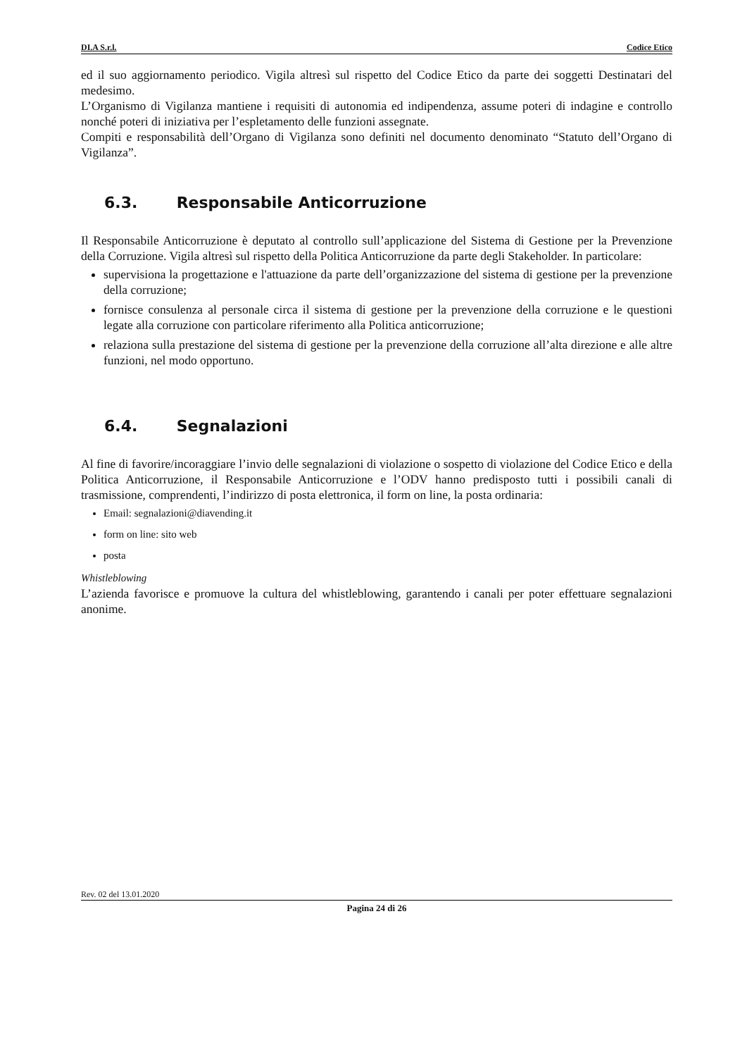DI.A S.r.l. Codice Etico
ed il suo aggiornamento periodico. Vigila altresì sul rispetto del Codice Etico da parte dei soggetti Destinatari del medesimo.
L’Organismo di Vigilanza mantiene i requisiti di autonomia ed indipendenza, assume poteri di indagine e controllo nonché poteri di iniziativa per l’espletamento delle funzioni assegnate.
Compiti e responsabilità dell’Organo di Vigilanza sono definiti nel documento denominato “Statuto dell’Organo di Vigilanza”.
6.3. Responsabile Anticorruzione
Il Responsabile Anticorruzione è deputato al controllo sull’applicazione del Sistema di Gestione per la Prevenzione della Corruzione. Vigila altresì sul rispetto della Politica Anticorruzione da parte degli Stakeholder. In particolare:
supervisiona la progettazione e l'attuazione da parte dell’organizzazione del sistema di gestione per la prevenzione della corruzione;
fornisce consulenza al personale circa il sistema di gestione per la prevenzione della corruzione e le questioni legate alla corruzione con particolare riferimento alla Politica anticorruzione;
relaziona sulla prestazione del sistema di gestione per la prevenzione della corruzione all’alta direzione e alle altre funzioni, nel modo opportuno.
6.4. Segnalazioni
Al fine di favorire/incoraggiare l’invio delle segnalazioni di violazione o sospetto di violazione del Codice Etico e della Politica Anticorruzione, il Responsabile Anticorruzione e l’ODV hanno predisposto tutti i possibili canali di trasmissione, comprendenti, l’indirizzo di posta elettronica, il form on line, la posta ordinaria:
Email: segnalazioni@diavending.it
form on line: sito web
posta
Whistleblowing
L’azienda favorisce e promuove la cultura del whistleblowing, garantendo i canali per poter effettuare segnalazioni anonime.
Rev. 02 del 13.01.2020
Pagina 24 di 26